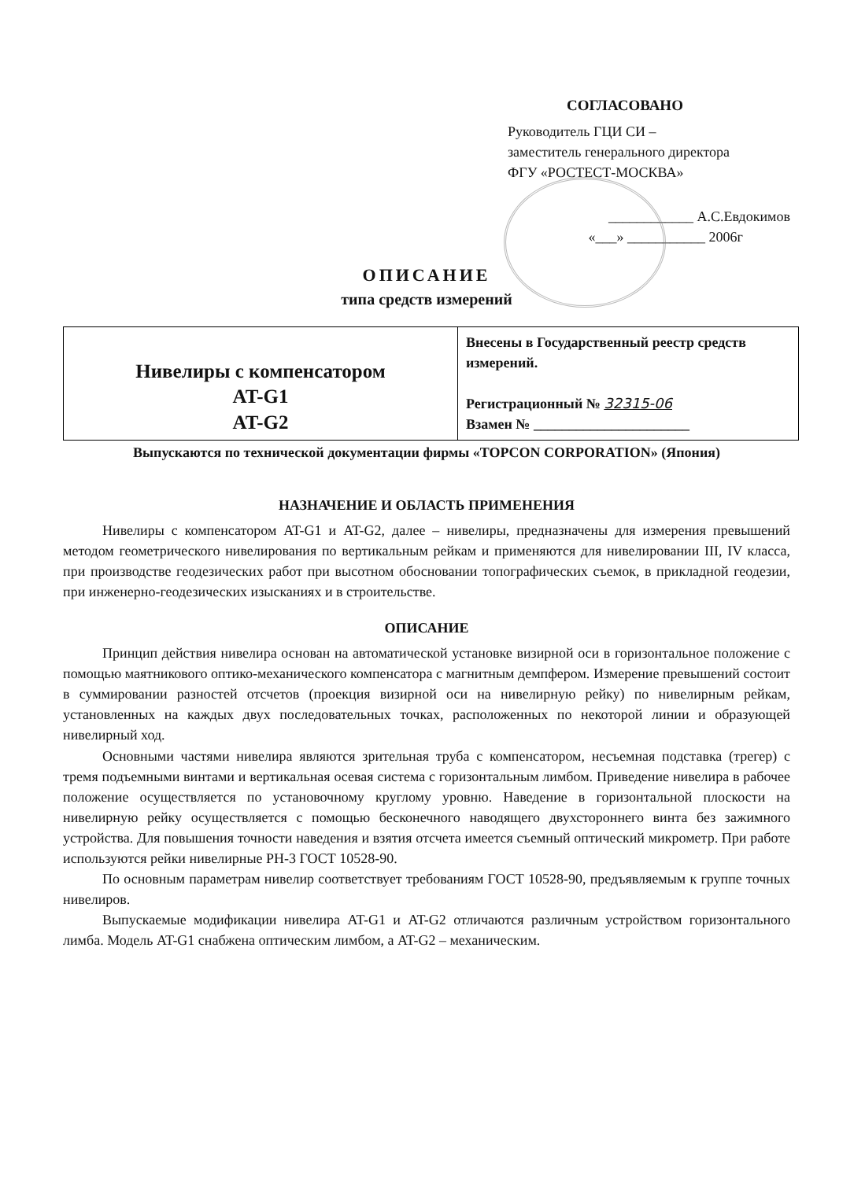СОГЛАСОВАНО
Руководитель ГЦИ СИ –
заместитель генерального директора
ФГУ «РОСТЕСТ-МОСКВА»
____________ А.С.Евдокимов
«___» ___________ 2006г
ОПИСАНИЕ
типа средств измерений
| Нивелиры с компенсатором AT-G1 AT-G2 | Внесены в Государственный реестр средств измерений. Регистрационный № 32315-06 Взамен № ______________________ |
Выпускаются по технической документации фирмы «TOPCON CORPORATION» (Япония)
НАЗНАЧЕНИЕ И ОБЛАСТЬ ПРИМЕНЕНИЯ
Нивелиры с компенсатором AT-G1 и AT-G2, далее – нивелиры, предназначены для измерения превышений методом геометрического нивелирования по вертикальным рейкам и применяются для нивелировании III, IV класса, при производстве геодезических работ при высотном обосновании топографических съемок, в прикладной геодезии, при инженерно-геодезических изысканиях и в строительстве.
ОПИСАНИЕ
Принцип действия нивелира основан на автоматической установке визирной оси в горизонтальное положение с помощью маятникового оптико-механического компенсатора с магнитным демпфером. Измерение превышений состоит в суммировании разностей отсчетов (проекция визирной оси на нивелирную рейку) по нивелирным рейкам, установленных на каждых двух последовательных точках, расположенных по некоторой линии и образующей нивелирный ход.
Основными частями нивелира являются зрительная труба с компенсатором, несъемная подставка (трегер) с тремя подъемными винтами и вертикальная осевая система с горизонтальным лимбом. Приведение нивелира в рабочее положение осуществляется по установочному круглому уровню. Наведение в горизонтальной плоскости на нивелирную рейку осуществляется с помощью бесконечного наводящего двухстороннего винта без зажимного устройства. Для повышения точности наведения и взятия отсчета имеется съемный оптический микрометр. При работе используются рейки нивелирные РН-3 ГОСТ 10528-90.
По основным параметрам нивелир соответствует требованиям ГОСТ 10528-90, предъявляемым к группе точных нивелиров.
Выпускаемые модификации нивелира AT-G1 и AT-G2 отличаются различным устройством горизонтального лимба. Модель AT-G1 снабжена оптическим лимбом, а AT-G2 – механическим.